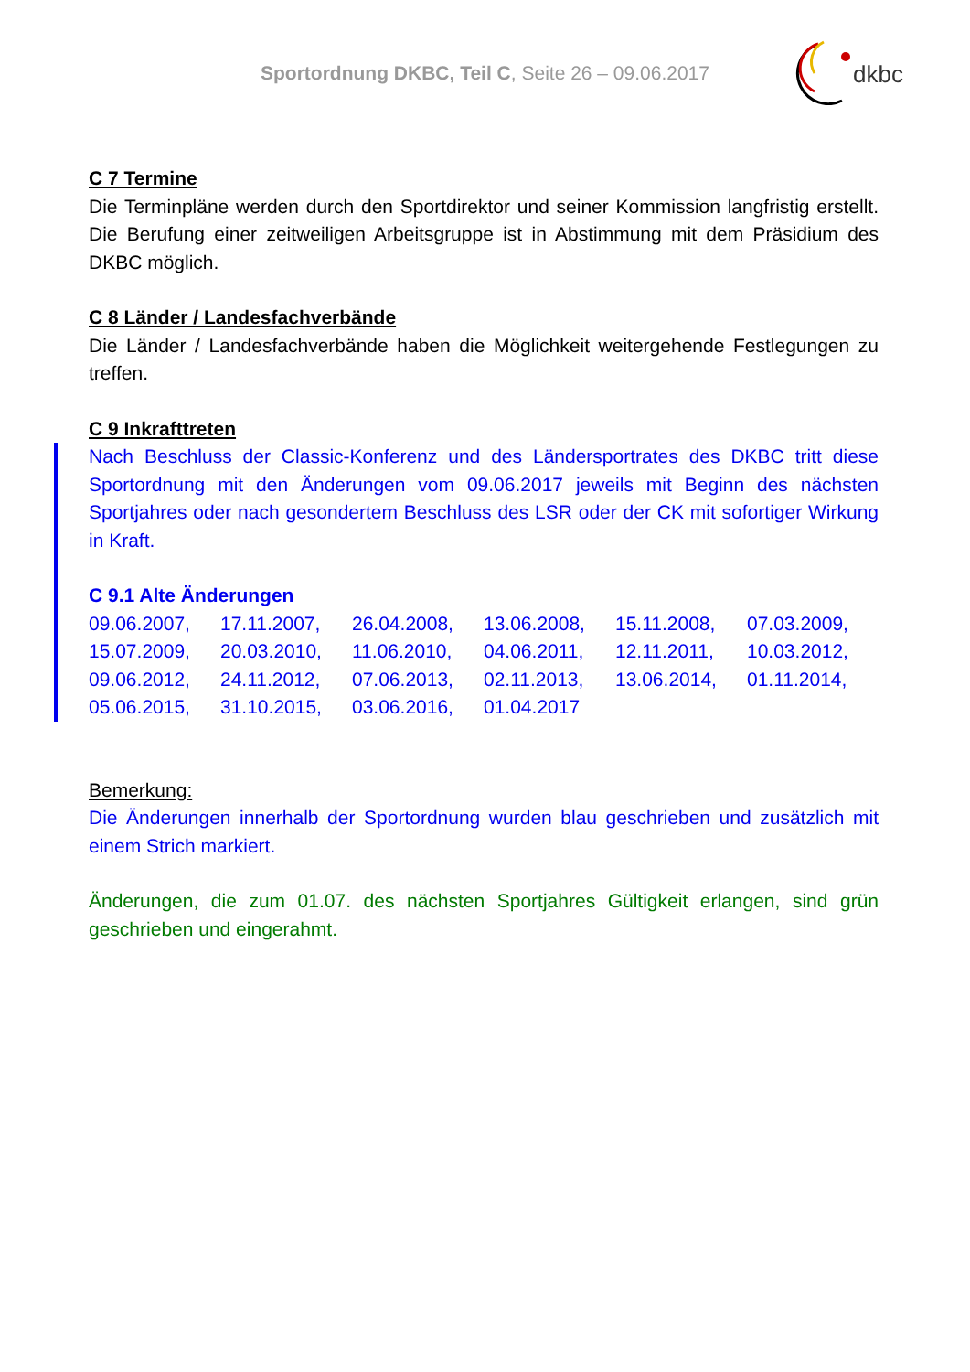Sportordnung DKBC, Teil C, Seite 26 – 09.06.2017
dkbc
C 7 Termine
Die Terminpläne werden durch den Sportdirektor und seiner Kommission langfristig erstellt. Die Berufung einer zeitweiligen Arbeitsgruppe ist in Abstimmung mit dem Präsidium des DKBC möglich.
C 8 Länder / Landesfachverbände
Die Länder / Landesfachverbände haben die Möglichkeit weitergehende Festlegungen zu treffen.
C 9 Inkrafttreten
Nach Beschluss der Classic-Konferenz und des Ländersportrates des DKBC tritt diese Sportordnung mit den Änderungen vom 09.06.2017 jeweils mit Beginn des nächsten Sportjahres oder nach gesondertem Beschluss des LSR oder der CK mit sofortiger Wirkung in Kraft.
C 9.1 Alte Änderungen
| 09.06.2007, | 17.11.2007, | 26.04.2008, | 13.06.2008, | 15.11.2008, | 07.03.2009, |
| 15.07.2009, | 20.03.2010, | 11.06.2010, | 04.06.2011, | 12.11.2011, | 10.03.2012, |
| 09.06.2012, | 24.11.2012, | 07.06.2013, | 02.11.2013, | 13.06.2014, | 01.11.2014, |
| 05.06.2015, | 31.10.2015, | 03.06.2016, | 01.04.2017 | | |
Bemerkung:
Die Änderungen innerhalb der Sportordnung wurden blau geschrieben und zusätzlich mit einem Strich markiert.
Änderungen, die zum 01.07. des nächsten Sportjahres Gültigkeit erlangen, sind grün geschrieben und eingerahmt.